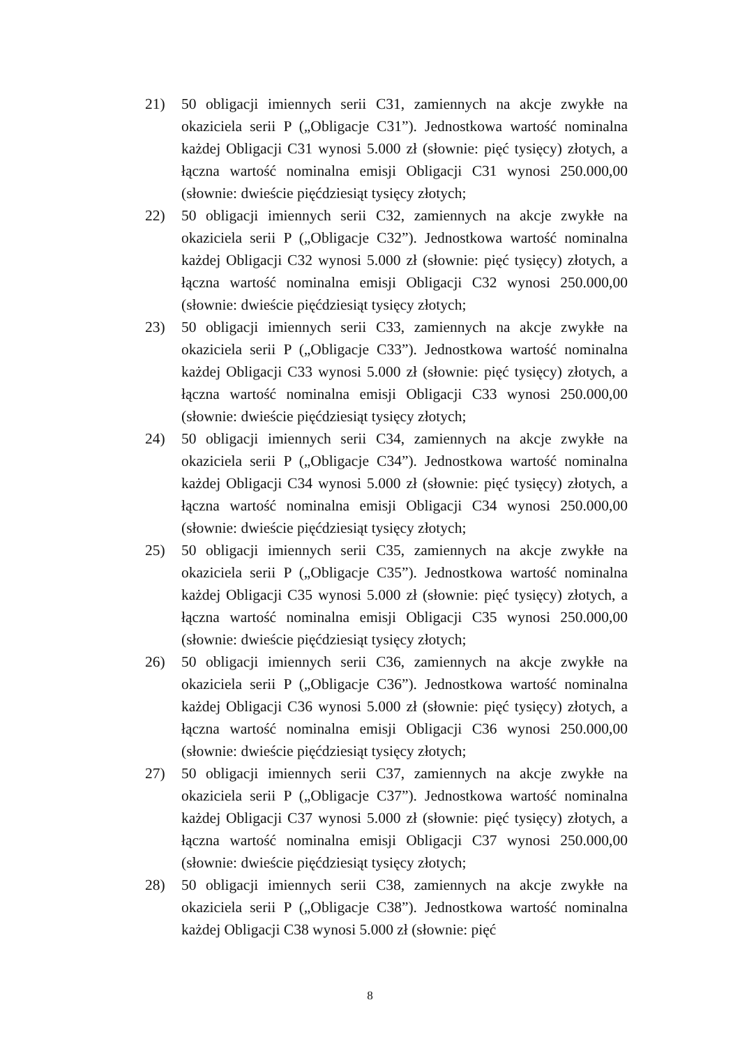21) 50 obligacji imiennych serii C31, zamiennych na akcje zwykłe na okaziciela serii P („Obligacje C31”). Jednostkowa wartość nominalna każdej Obligacji C31 wynosi 5.000 zł (słownie: pięć tysięcy) złotych, a łączna wartość nominalna emisji Obligacji C31 wynosi 250.000,00 (słownie: dwieście pięćdziesiąt tysięcy złotych;
22) 50 obligacji imiennych serii C32, zamiennych na akcje zwykłe na okaziciela serii P („Obligacje C32”). Jednostkowa wartość nominalna każdej Obligacji C32 wynosi 5.000 zł (słownie: pięć tysięcy) złotych, a łączna wartość nominalna emisji Obligacji C32 wynosi 250.000,00 (słownie: dwieście pięćdziesiąt tysięcy złotych;
23) 50 obligacji imiennych serii C33, zamiennych na akcje zwykłe na okaziciela serii P („Obligacje C33”). Jednostkowa wartość nominalna każdej Obligacji C33 wynosi 5.000 zł (słownie: pięć tysięcy) złotych, a łączna wartość nominalna emisji Obligacji C33 wynosi 250.000,00 (słownie: dwieście pięćdziesiąt tysięcy złotych;
24) 50 obligacji imiennych serii C34, zamiennych na akcje zwykłe na okaziciela serii P („Obligacje C34”). Jednostkowa wartość nominalna każdej Obligacji C34 wynosi 5.000 zł (słownie: pięć tysięcy) złotych, a łączna wartość nominalna emisji Obligacji C34 wynosi 250.000,00 (słownie: dwieście pięćdziesiąt tysięcy złotych;
25) 50 obligacji imiennych serii C35, zamiennych na akcje zwykłe na okaziciela serii P („Obligacje C35”). Jednostkowa wartość nominalna każdej Obligacji C35 wynosi 5.000 zł (słownie: pięć tysięcy) złotych, a łączna wartość nominalna emisji Obligacji C35 wynosi 250.000,00 (słownie: dwieście pięćdziesiąt tysięcy złotych;
26) 50 obligacji imiennych serii C36, zamiennych na akcje zwykłe na okaziciela serii P („Obligacje C36”). Jednostkowa wartość nominalna każdej Obligacji C36 wynosi 5.000 zł (słownie: pięć tysięcy) złotych, a łączna wartość nominalna emisji Obligacji C36 wynosi 250.000,00 (słownie: dwieście pięćdziesiąt tysięcy złotych;
27) 50 obligacji imiennych serii C37, zamiennych na akcje zwykłe na okaziciela serii P („Obligacje C37”). Jednostkowa wartość nominalna każdej Obligacji C37 wynosi 5.000 zł (słownie: pięć tysięcy) złotych, a łączna wartość nominalna emisji Obligacji C37 wynosi 250.000,00 (słownie: dwieście pięćdziesiąt tysięcy złotych;
28) 50 obligacji imiennych serii C38, zamiennych na akcje zwykłe na okaziciela serii P („Obligacje C38”). Jednostkowa wartość nominalna każdej Obligacji C38 wynosi 5.000 zł (słownie: pięć
8